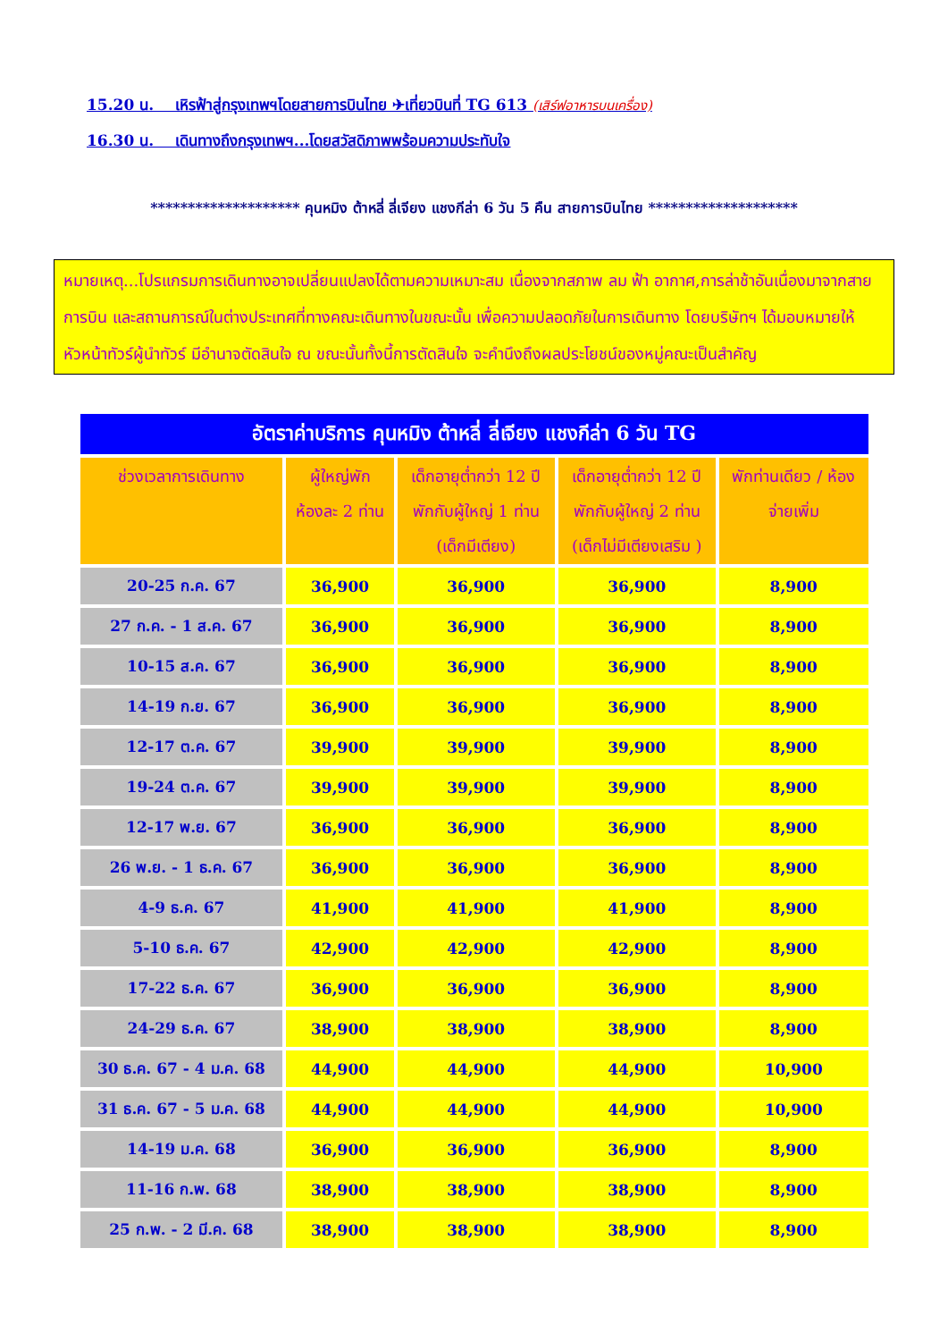15.20 น. เหิรฟ้าสู่กรุงเทพฯโดยสายการบินไทย ✈เที่ยวบินที่ TG 613 (เสิร์ฟอาหารบนเครื่อง)
16.30 น. เดินทางถึงกรุงเทพฯ...โดยสวัสดิภาพพร้อมความประทับใจ
******************** คุนหมิง ต้าหลี่ ลี่เจียง แชงกีล่า 6 วัน 5 คืน สายการบินไทย ********************
หมายเหตุ...โปรแกรมการเดินทางอาจเปลี่ยนแปลงได้ตามความเหมาะสม เนื่องจากสภาพ ลม ฟ้า อากาศ,การล่าช้าอันเนื่องมาจากสายการบิน และสถานการณ์ในต่างประเทศที่ทางคณะเดินทางในขณะนั้น เพื่อความปลอดภัยในการเดินทาง โดยบริษัทฯ ได้มอบหมายให้ หัวหน้าทัวร์ผู้นำทัวร์ มีอำนาจตัดสินใจ ณ ขณะนั้นทั้งนี้การตัดสินใจ จะคำนึงถึงผลประโยชน์ของหมู่คณะเป็นสำคัญ
| อัตราค่าบริการ คุนหมิง ต้าหลี่ ลี่เจียง แชงกีล่า 6 วัน TG | | | | |
| --- | --- | --- | --- | --- |
| ช่วงเวลาการเดินทาง | ผู้ใหญ่พัก ห้องละ 2 ท่าน | เด็กอายุต่ำกว่า 12 ปี พักกับผู้ใหญ่ 1 ท่าน (เด็กมีเตียง) | เด็กอายุต่ำกว่า 12 ปี พักกับผู้ใหญ่ 2 ท่าน (เด็กไม่มีเตียงเสริม ) | พักท่านเดียว / ห้อง จ่ายเพิ่ม |
| 20-25 ก.ค. 67 | 36,900 | 36,900 | 36,900 | 8,900 |
| 27 ก.ค. - 1 ส.ค. 67 | 36,900 | 36,900 | 36,900 | 8,900 |
| 10-15 ส.ค. 67 | 36,900 | 36,900 | 36,900 | 8,900 |
| 14-19 ก.ย. 67 | 36,900 | 36,900 | 36,900 | 8,900 |
| 12-17 ต.ค. 67 | 39,900 | 39,900 | 39,900 | 8,900 |
| 19-24 ต.ค. 67 | 39,900 | 39,900 | 39,900 | 8,900 |
| 12-17 พ.ย. 67 | 36,900 | 36,900 | 36,900 | 8,900 |
| 26 พ.ย. - 1 ธ.ค. 67 | 36,900 | 36,900 | 36,900 | 8,900 |
| 4-9 ธ.ค. 67 | 41,900 | 41,900 | 41,900 | 8,900 |
| 5-10 ธ.ค. 67 | 42,900 | 42,900 | 42,900 | 8,900 |
| 17-22 ธ.ค. 67 | 36,900 | 36,900 | 36,900 | 8,900 |
| 24-29 ธ.ค. 67 | 38,900 | 38,900 | 38,900 | 8,900 |
| 30 ธ.ค. 67 - 4 ม.ค. 68 | 44,900 | 44,900 | 44,900 | 10,900 |
| 31 ธ.ค. 67 - 5 ม.ค. 68 | 44,900 | 44,900 | 44,900 | 10,900 |
| 14-19 ม.ค. 68 | 36,900 | 36,900 | 36,900 | 8,900 |
| 11-16 ก.พ. 68 | 38,900 | 38,900 | 38,900 | 8,900 |
| 25 ก.พ. - 2 มี.ค. 68 | 38,900 | 38,900 | 38,900 | 8,900 |